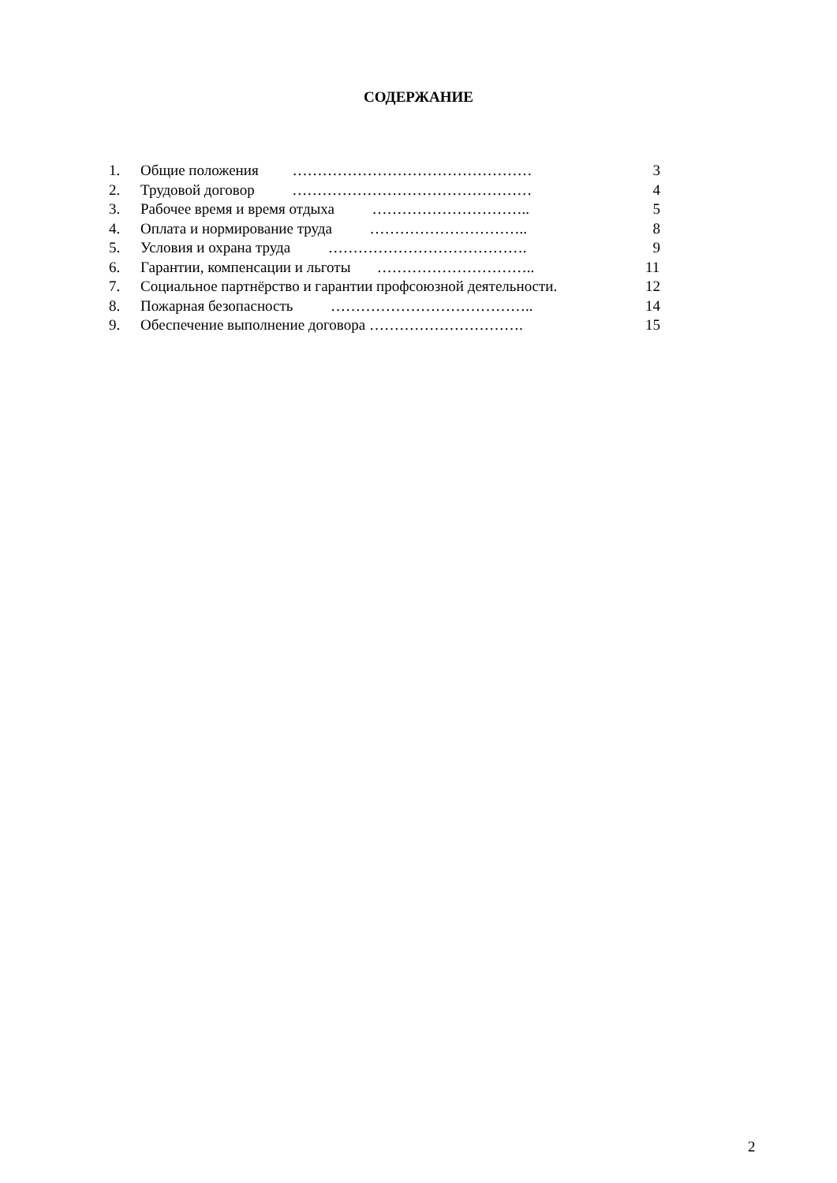СОДЕРЖАНИЕ
1. Общие положения ………………………………………… 3
2. Трудовой договор ………………………………………… 4
3. Рабочее время и время отдыха ………………………….. 5
4. Оплата и нормирование труда ………………………….. 8
5. Условия и охрана труда …………………………………. 9
6. Гарантии, компенсации и льготы ………………………….. 11
7. Социальное партнёрство и гарантии профсоюзной деятельности. 12
8. Пожарная безопасность ………………………………….. 14
9. Обеспечение выполнение договора …………………………. 15
2